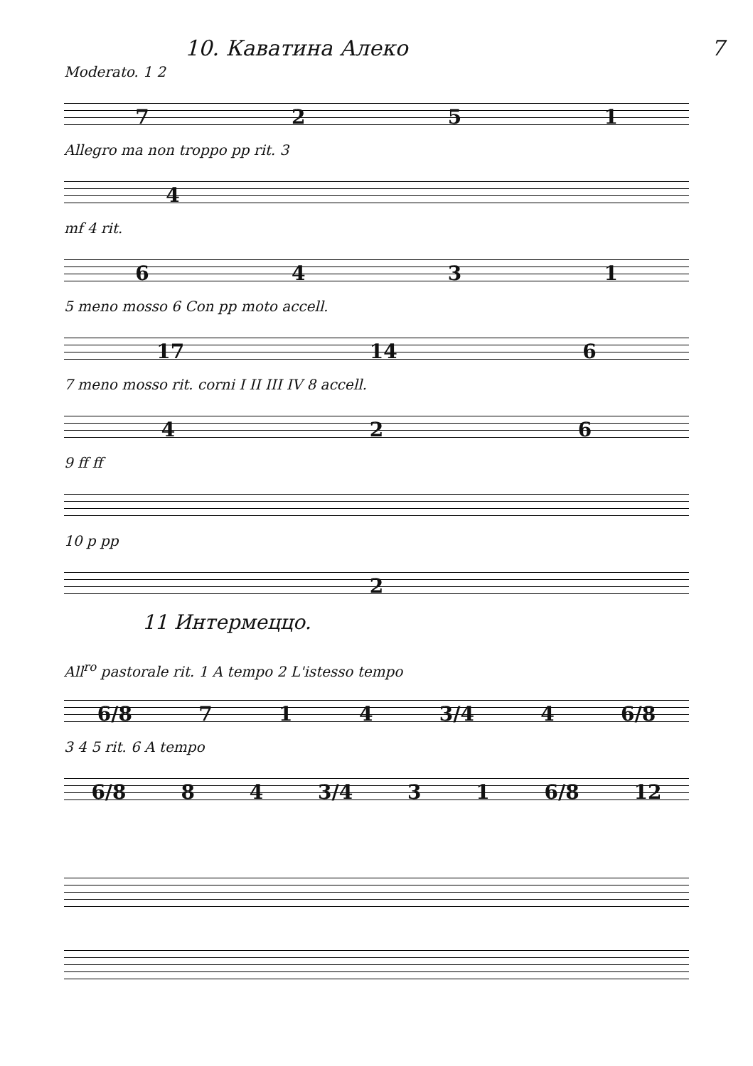10. Каватина Алеко 7
Moderato. 1 2
7251
Allegro ma non troppo pp rit. 3
4
mf 4 rit.
6431
5 meno mosso 6 Con pp moto accell.
17 14 6
7 meno mosso rit. corni I II III IV 8 accell.
426
9 ff ff
10 p pp
2
11 Интермеццо.
All<sup>ro</sup> pastorale rit. 1 A tempo 2 L'istesso tempo
6/8 714 3/4 4 6/8
3 4 5 rit. 6 A tempo
6/8 84 3/4 31 6/8 12